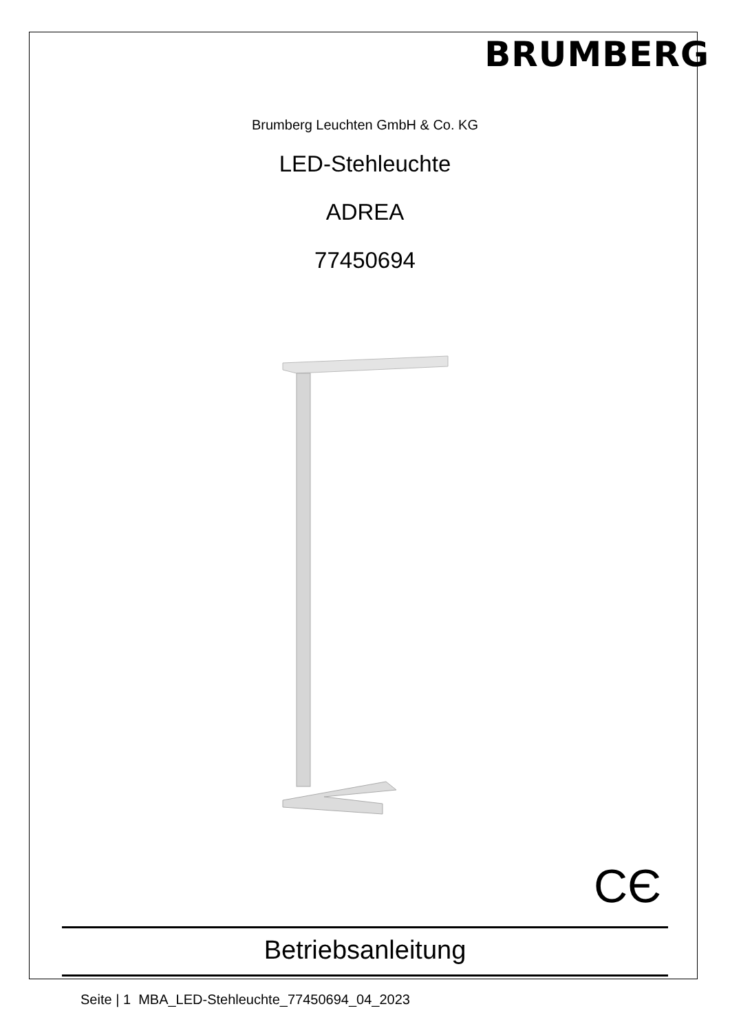BRUMBERG
Brumberg Leuchten GmbH & Co. KG
LED-Stehleuchte
ADREA
77450694
CЄ
Betriebsanleitung
Seite | 1 MBA_LED-Stehleuchte_77450694_04_2023